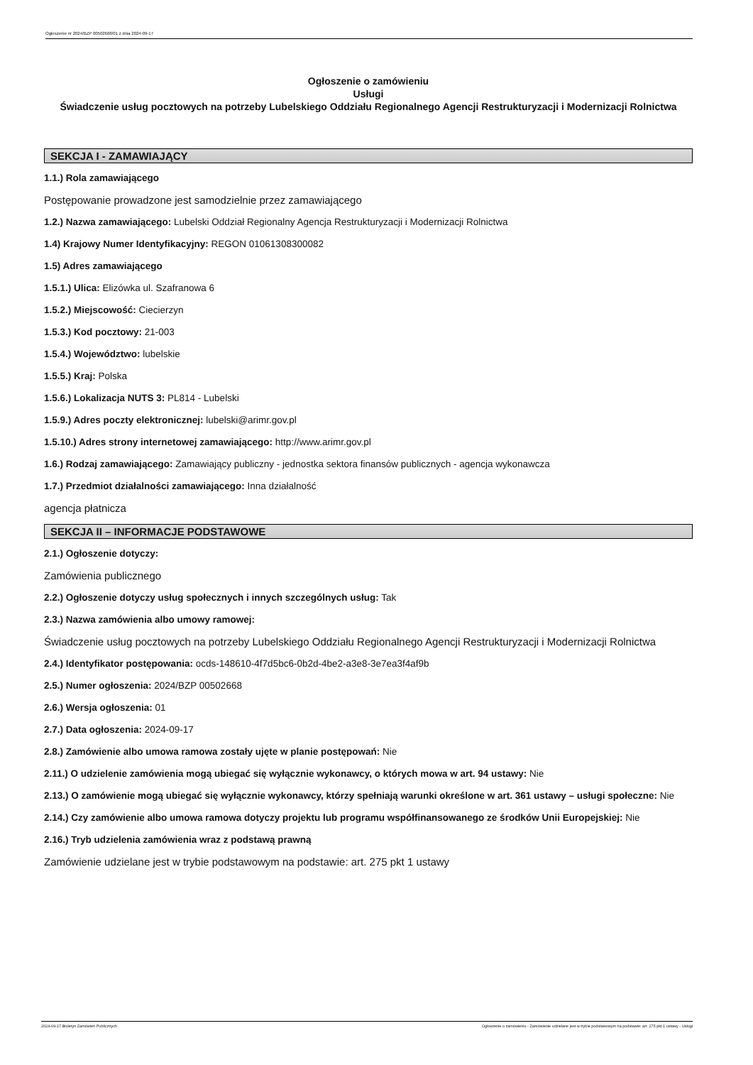Ogłoszenie nr 2024/BZP 00502668/01 z dnia 2024-09-17
Ogłoszenie o zamówieniu
Usługi
Świadczenie usług pocztowych na potrzeby Lubelskiego Oddziału Regionalnego Agencji Restrukturyzacji i Modernizacji Rolnictwa
SEKCJA I - ZAMAWIAJĄCY
1.1.) Rola zamawiającego
Postępowanie prowadzone jest samodzielnie przez zamawiającego
1.2.) Nazwa zamawiającego: Lubelski Oddział Regionalny Agencja Restrukturyzacji i Modernizacji Rolnictwa
1.4) Krajowy Numer Identyfikacyjny: REGON 01061308300082
1.5) Adres zamawiającego
1.5.1.) Ulica: Elizówka ul. Szafranowa 6
1.5.2.) Miejscowość: Ciecierzyn
1.5.3.) Kod pocztowy: 21-003
1.5.4.) Województwo: lubelskie
1.5.5.) Kraj: Polska
1.5.6.) Lokalizacja NUTS 3: PL814 - Lubelski
1.5.9.) Adres poczty elektronicznej: lubelski@arimr.gov.pl
1.5.10.) Adres strony internetowej zamawiającego: http://www.arimr.gov.pl
1.6.) Rodzaj zamawiającego: Zamawiający publiczny - jednostka sektora finansów publicznych - agencja wykonawcza
1.7.) Przedmiot działalności zamawiającego: Inna działalność
agencja płatnicza
SEKCJA II – INFORMACJE PODSTAWOWE
2.1.) Ogłoszenie dotyczy:
Zamówienia publicznego
2.2.) Ogłoszenie dotyczy usług społecznych i innych szczególnych usług: Tak
2.3.) Nazwa zamówienia albo umowy ramowej:
Świadczenie usług pocztowych na potrzeby Lubelskiego Oddziału Regionalnego Agencji Restrukturyzacji i Modernizacji Rolnictwa
2.4.) Identyfikator postępowania: ocds-148610-4f7d5bc6-0b2d-4be2-a3e8-3e7ea3f4af9b
2.5.) Numer ogłoszenia: 2024/BZP 00502668
2.6.) Wersja ogłoszenia: 01
2.7.) Data ogłoszenia: 2024-09-17
2.8.) Zamówienie albo umowa ramowa zostały ujęte w planie postępowań: Nie
2.11.) O udzielenie zamówienia mogą ubiegać się wyłącznie wykonawcy, o których mowa w art. 94 ustawy: Nie
2.13.) O zamówienie mogą ubiegać się wyłącznie wykonawcy, którzy spełniają warunki określone w art. 361 ustawy – usługi społeczne: Nie
2.14.) Czy zamówienie albo umowa ramowa dotyczy projektu lub programu współfinansowanego ze środków Unii Europejskiej: Nie
2.16.) Tryb udzielenia zamówienia wraz z podstawą prawną
Zamówienie udzielane jest w trybie podstawowym na podstawie: art. 275 pkt 1 ustawy
2024-09-17 Biuletyn Zamówień Publicznych Ogłoszenie o zamówieniu - Zamówienie udzielane jest w trybie podstawowym na podstawie: art. 275 pkt 1 ustawy - Usługi